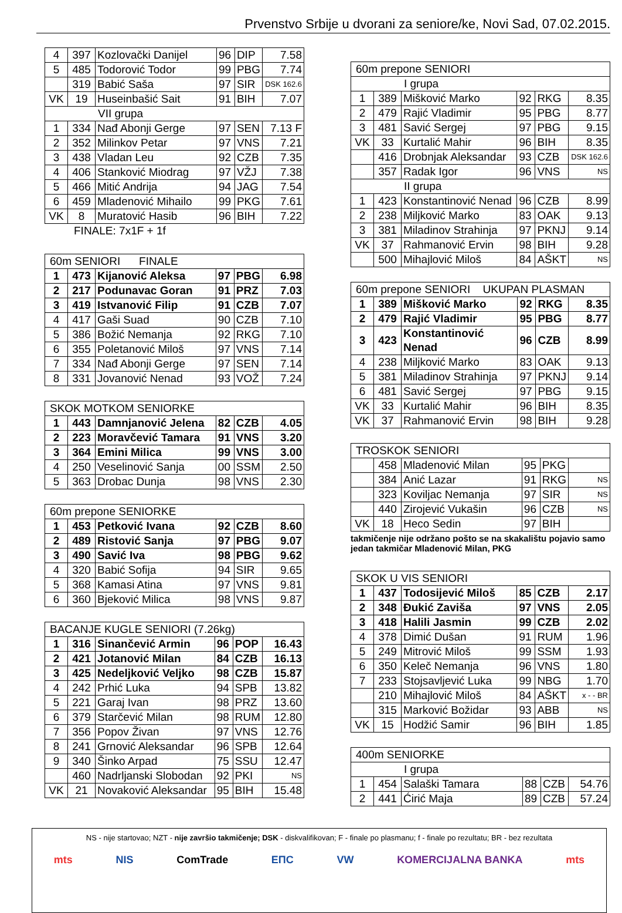Prvenstvo Srbije u dvorani za seniore/ke, Novi Sad, 07.02.2015.
| 4 | 397 | Kozlovački Danijel | 96 | DIP | 7.58 |
| 5 | 485 | Todorović Todor | 99 | PBG | 7.74 |
| | 319 | Babić Saša | 97 | SIR | DSK 162.6 |
| VK | 19 | Huseinbašić Sait | 91 | BIH | 7.07 |
| VII grupa | | | | | |
| 1 | 334 | Nađ Abonji Gerge | 97 | SEN | 7.13 F |
| 2 | 352 | Milinkov Petar | 97 | VNS | 7.21 |
| 3 | 438 | Vladan Leu | 92 | CZB | 7.35 |
| 4 | 406 | Stanković Miodrag | 97 | VŽJ | 7.38 |
| 5 | 466 | Mitić Andrija | 94 | JAG | 7.54 |
| 6 | 459 | Mladenović Mihailo | 99 | PKG | 7.61 |
| VK | 8 | Muratović Hasib | 96 | BIH | 7.22 |
FINALE: 7x1F + 1f
| 60m SENIORI FINALE | | | | | |
| 1 | 473 | Kijanović Aleksa | 97 | PBG | 6.98 |
| 2 | 217 | Podunavac Goran | 91 | PRZ | 7.03 |
| 3 | 419 | Istvanović Filip | 91 | CZB | 7.07 |
| 4 | 417 | Gaši Suad | 90 | CZB | 7.10 |
| 5 | 386 | Božić Nemanja | 92 | RKG | 7.10 |
| 6 | 355 | Poletanović Miloš | 97 | VNS | 7.14 |
| 7 | 334 | Nađ Abonji Gerge | 97 | SEN | 7.14 |
| 8 | 331 | Jovanović Nenad | 93 | VOŽ | 7.24 |
| SKOK MOTKOM SENIORKE | | | | | |
| 1 | 443 | Damnjanović Jelena | 82 | CZB | 4.05 |
| 2 | 223 | Moravčević Tamara | 91 | VNS | 3.20 |
| 3 | 364 | Emini Milica | 99 | VNS | 3.00 |
| 4 | 250 | Veselinović Sanja | 00 | SSM | 2.50 |
| 5 | 363 | Drobac Dunja | 98 | VNS | 2.30 |
| 60m prepone SENIORKE | | | | | |
| 1 | 453 | Petković Ivana | 92 | CZB | 8.60 |
| 2 | 489 | Ristović Sanja | 97 | PBG | 9.07 |
| 3 | 490 | Savić Iva | 98 | PBG | 9.62 |
| 4 | 320 | Babić Sofija | 94 | SIR | 9.65 |
| 5 | 368 | Kamasi Atina | 97 | VNS | 9.81 |
| 6 | 360 | Bjeković Milica | 98 | VNS | 9.87 |
| BACANJE KUGLE SENIORI (7.26kg) | | | | | |
| 1 | 316 | Sinančević Armin | 96 | POP | 16.43 |
| 2 | 421 | Jotanović Milan | 84 | CZB | 16.13 |
| 3 | 425 | Nedeljković Veljko | 98 | CZB | 15.87 |
| 4 | 242 | Prhić Luka | 94 | SPB | 13.82 |
| 5 | 221 | Garaj Ivan | 98 | PRZ | 13.60 |
| 6 | 379 | Starčević Milan | 98 | RUM | 12.80 |
| 7 | 356 | Popov Živan | 97 | VNS | 12.76 |
| 8 | 241 | Grnović Aleksandar | 96 | SPB | 12.64 |
| 9 | 340 | Šinko Arpad | 75 | SSU | 12.47 |
| | 460 | Nadrljanski Slobodan | 92 | PKI | NS |
| VK | 21 | Novaković Aleksandar | 95 | BIH | 15.48 |
| 60m prepone SENIORI | | | | | |
| I grupa | | | | | |
| 1 | 389 | Mišković Marko | 92 | RKG | 8.35 |
| 2 | 479 | Rajić Vladimir | 95 | PBG | 8.77 |
| 3 | 481 | Savić Sergej | 97 | PBG | 9.15 |
| VK | 33 | Kurtalić Mahir | 96 | BIH | 8.35 |
| | 416 | Drobnjak Aleksandar | 93 | CZB | DSK 162.6 |
| | 357 | Radak Igor | 96 | VNS | NS |
| II grupa | | | | | |
| 1 | 423 | Konstantinović Nenad | 96 | CZB | 8.99 |
| 2 | 238 | Miljković Marko | 83 | OAK | 9.13 |
| 3 | 381 | Miladinov Strahinja | 97 | PKNJ | 9.14 |
| VK | 37 | Rahmanović Ervin | 98 | BIH | 9.28 |
| | 500 | Mihajlović Miloš | 84 | AŠKT | NS |
| 60m prepone SENIORI UKUPAN PLASMAN | | | | | |
| 1 | 389 | Mišković Marko | 92 | RKG | 8.35 |
| 2 | 479 | Rajić Vladimir | 95 | PBG | 8.77 |
| 3 | 423 | Konstantinović Nenad | 96 | CZB | 8.99 |
| 4 | 238 | Miljković Marko | 83 | OAK | 9.13 |
| 5 | 381 | Miladinov Strahinja | 97 | PKNJ | 9.14 |
| 6 | 481 | Savić Sergej | 97 | PBG | 9.15 |
| VK | 33 | Kurtalić Mahir | 96 | BIH | 8.35 |
| VK | 37 | Rahmanović Ervin | 98 | BIH | 9.28 |
| TROSKOK SENIORI | | | | | |
| | 458 | Mladenović Milan | 95 | PKG | |
| | 384 | Anić Lazar | 91 | RKG | NS |
| | 323 | Koviljac Nemanja | 97 | SIR | NS |
| | 440 | Zirojević Vukašin | 96 | CZB | NS |
| VK | 18 | Heco Sedin | 97 | BIH | |
takmičenje nije održano pošto se na skakalištu pojavio samo
jedan takmičar Mladenović Milan, PKG
| SKOK U VIS SENIORI | | | | | |
| 1 | 437 | Todosijević Miloš | 85 | CZB | 2.17 |
| 2 | 348 | Đukić Zaviša | 97 | VNS | 2.05 |
| 3 | 418 | Halili Jasmin | 99 | CZB | 2.02 |
| 4 | 378 | Dimić Dušan | 91 | RUM | 1.96 |
| 5 | 249 | Mitrović Miloš | 99 | SSM | 1.93 |
| 6 | 350 | Keleč Nemanja | 96 | VNS | 1.80 |
| 7 | 233 | Stojsavljević Luka | 99 | NBG | 1.70 |
| | 210 | Mihajlović Miloš | 84 | AŠKT | x - - BR |
| | 315 | Marković Božidar | 93 | ABB | NS |
| VK | 15 | Hodžić Samir | 96 | BIH | 1.85 |
| 400m SENIORKE | | | | | |
| I grupa | | | | | |
| 1 | 454 | Salaški Tamara | 88 | CZB | 54.76 |
| 2 | 441 | Ćirić Maja | 89 | CZB | 57.24 |
NS - nije startovao; NZT - nije završio takmičenje; DSK - diskvalifikovan; F - finale po plasmanu; f - finale po rezultatu; BR - bez rezultata
mts NIS ComTrade ЕПС VW KOMERCIJALNA BANKA mts